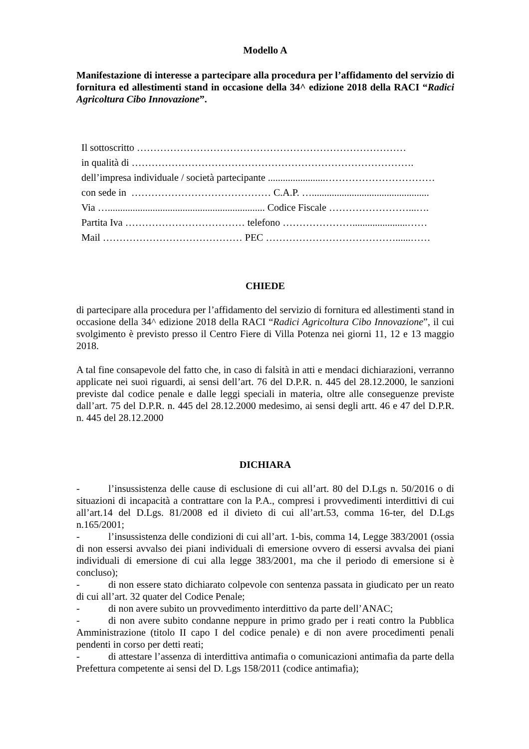Modello A
Manifestazione di interesse a partecipare alla procedura per l’affidamento del servizio di fornitura ed allestimenti stand in occasione della 34^ edizione 2018 della RACI “Radici Agricoltura Cibo Innovazione”.
Il sottoscritto ………………………………………………………………………
in qualità di ………………………………………………………………………….
dell’impresa individuale / società partecipante .......................……………………………
con sede in …………………………………… C.A.P. …...............................................
Via …............................................................... Codice Fiscale ……………………...….
Partita Iva ……………………………… telefono …………………......................……
Mail …………………………………… PEC …………………………………......……
CHIEDE
di partecipare alla procedura per l’affidamento del servizio di fornitura ed allestimenti stand in occasione della 34^ edizione 2018 della RACI “Radici Agricoltura Cibo Innovazione”, il cui svolgimento è previsto presso il Centro Fiere di Villa Potenza nei giorni 11, 12 e 13 maggio 2018.
A tal fine consapevole del fatto che, in caso di falsità in atti e mendaci dichiarazioni, verranno applicate nei suoi riguardi, ai sensi dell’art. 76 del D.P.R. n. 445 del 28.12.2000, le sanzioni previste dal codice penale e dalle leggi speciali in materia, oltre alle conseguenze previste dall’art. 75 del D.P.R. n. 445 del 28.12.2000 medesimo, ai sensi degli artt. 46 e 47 del D.P.R. n. 445 del 28.12.2000
DICHIARA
- l’insussistenza delle cause di esclusione di cui all’art. 80 del D.Lgs n. 50/2016 o di situazioni di incapacità a contrattare con la P.A., compresi i provvedimenti interdittivi di cui all’art.14 del D.Lgs. 81/2008 ed il divieto di cui all’art.53, comma 16-ter, del D.Lgs n.165/2001;
- l’insussistenza delle condizioni di cui all’art. 1-bis, comma 14, Legge 383/2001 (ossia di non essersi avvalso dei piani individuali di emersione ovvero di essersi avvalsa dei piani individuali di emersione di cui alla legge 383/2001, ma che il periodo di emersione si è concluso);
- di non essere stato dichiarato colpevole con sentenza passata in giudicato per un reato di cui all’art. 32 quater del Codice Penale;
- di non avere subito un provvedimento interdittivo da parte dell’ANAC;
- di non avere subito condanne neppure in primo grado per i reati contro la Pubblica Amministrazione (titolo II capo I del codice penale) e di non avere procedimenti penali pendenti in corso per detti reati;
- di attestare l’assenza di interdittiva antimafia o comunicazioni antimafia da parte della Prefettura competente ai sensi del D. Lgs 158/2011 (codice antimafia);